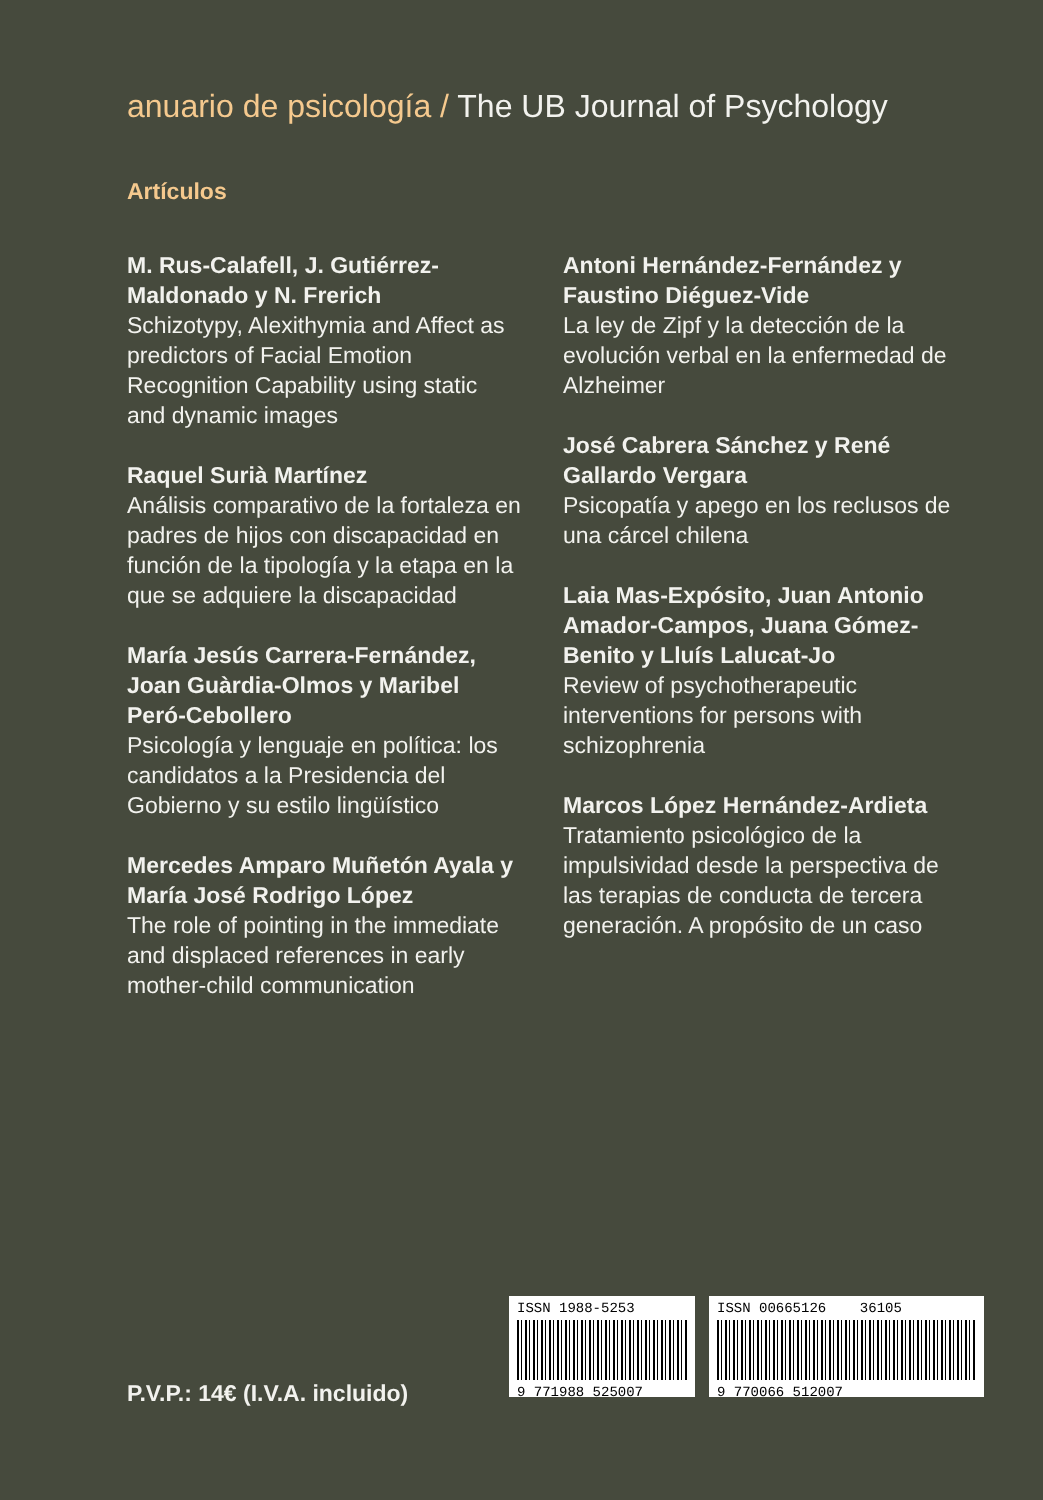anuario de psicología / The UB Journal of Psychology
Artículos
M. Rus-Calafell, J. Gutiérrez-Maldonado y N. Frerich
Schizotypy, Alexithymia and Affect as predictors of Facial Emotion Recognition Capability using static and dynamic images
Raquel Surià Martínez
Análisis comparativo de la fortaleza en padres de hijos con discapacidad en función de la tipología y la etapa en la que se adquiere la discapacidad
María Jesús Carrera-Fernández, Joan Guàrdia-Olmos y Maribel Peró-Cebollero
Psicología y lenguaje en política: los candidatos a la Presidencia del Gobierno y su estilo lingüístico
Mercedes Amparo Muñetón Ayala y María José Rodrigo López
The role of pointing in the immediate and displaced references in early mother-child communication
Antoni Hernández-Fernández y Faustino Diéguez-Vide
La ley de Zipf y la detección de la evolución verbal en la enfermedad de Alzheimer
José Cabrera Sánchez y René Gallardo Vergara
Psicopatía y apego en los reclusos de una cárcel chilena
Laia Mas-Expósito, Juan Antonio Amador-Campos, Juana Gómez-Benito y Lluís Lalucat-Jo
Review of psychotherapeutic interventions for persons with schizophrenia
Marcos López Hernández-Ardieta
Tratamiento psicológico de la impulsividad desde la perspectiva de las terapias de conducta de tercera generación. A propósito de un caso
P.V.P.: 14€ (I.V.A. incluido)
ISSN 1988-5253
9 771988 525007
ISSN 00665126 36105
9 770066 512007